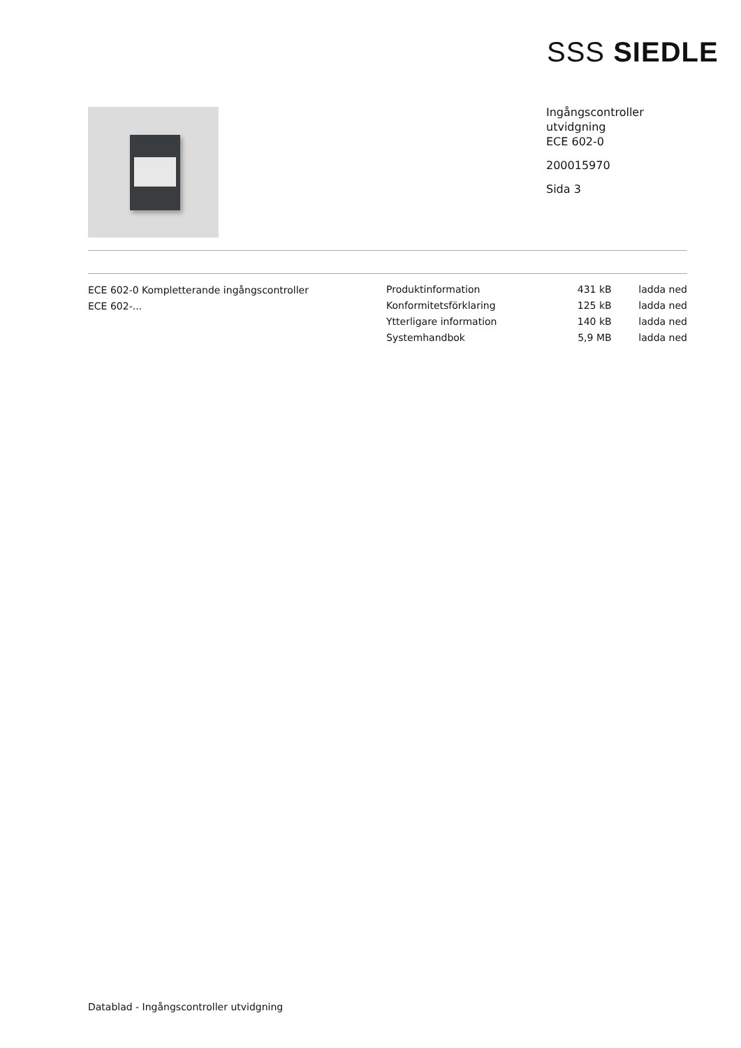SSS SIEDLE
Ingångscontroller
utvidgning
ECE 602-0
200015970
Sida 3
ECE 602-0 Kompletterande ingångscontroller
ECE 602-...
| Produktinformation | 431 kB | ladda ned |
| Konformitetsförklaring | 125 kB | ladda ned |
| Ytterligare information | 140 kB | ladda ned |
| Systemhandbok | 5,9 MB | ladda ned |
Datablad - Ingångscontroller utvidgning